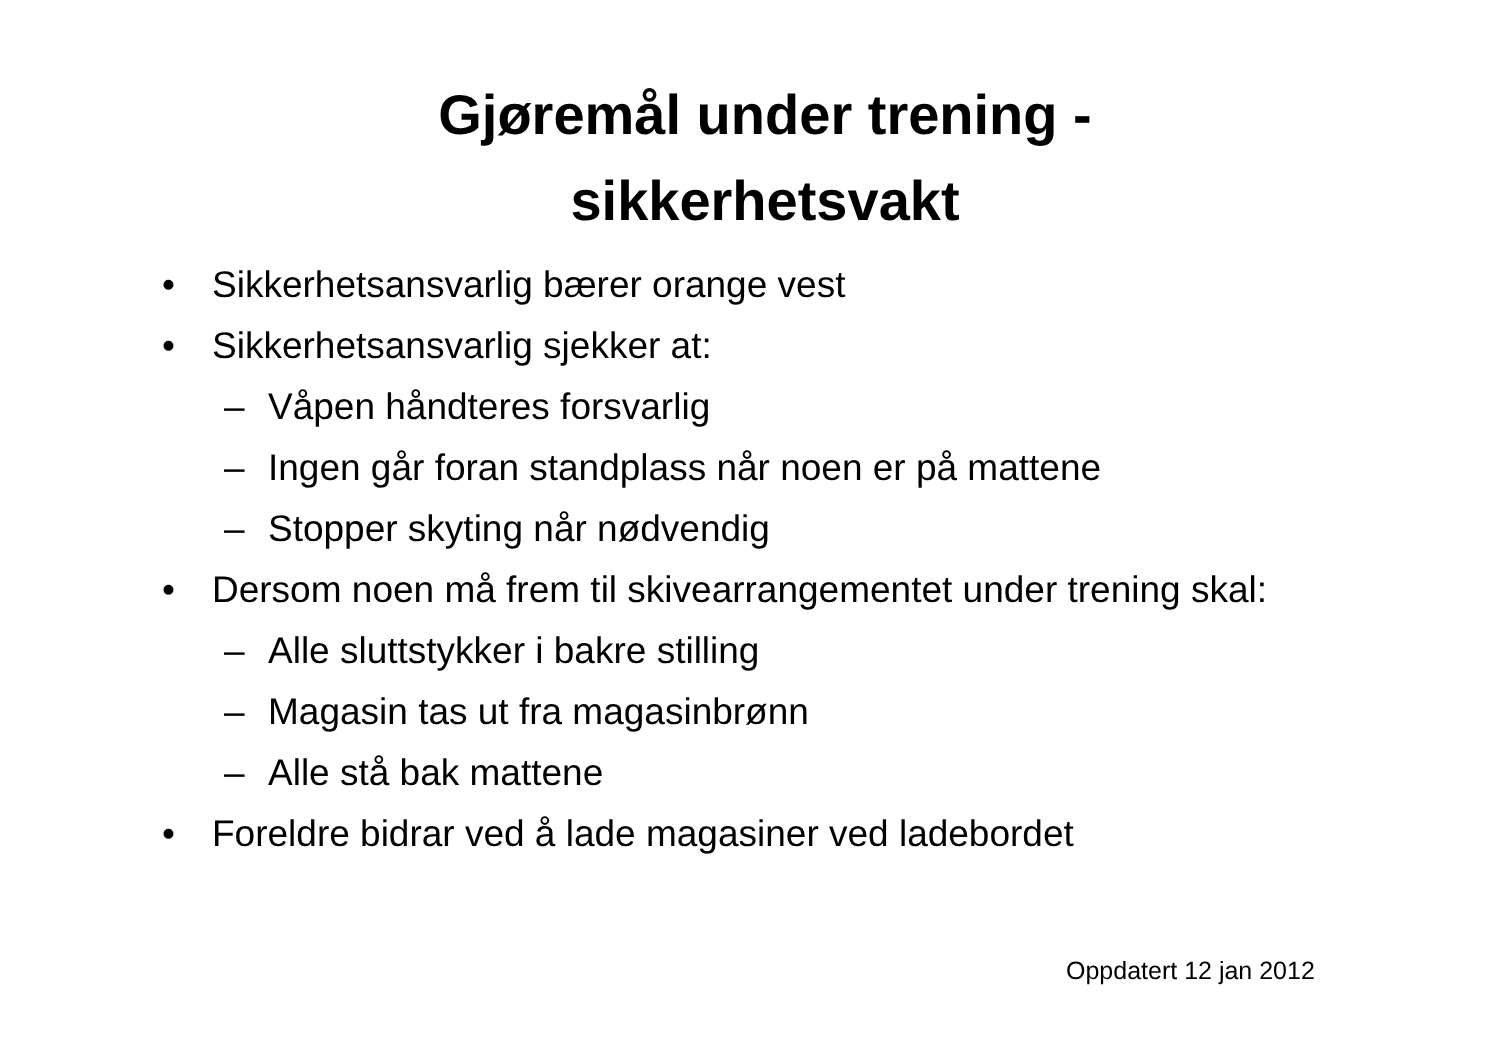Gjøremål under trening -
sikkerhetsvakt
• Sikkerhetsansvarlig bærer orange vest
• Sikkerhetsansvarlig sjekker at:
– Våpen håndteres forsvarlig
– Ingen går foran standplass når noen er på mattene
– Stopper skyting når nødvendig
• Dersom noen må frem til skivearrangementet under trening skal:
– Alle sluttstykker i bakre stilling
– Magasin tas ut fra magasinbrønn
– Alle stå bak mattene
• Foreldre bidrar ved å lade magasiner ved ladebordet
Oppdatert 12 jan 2012